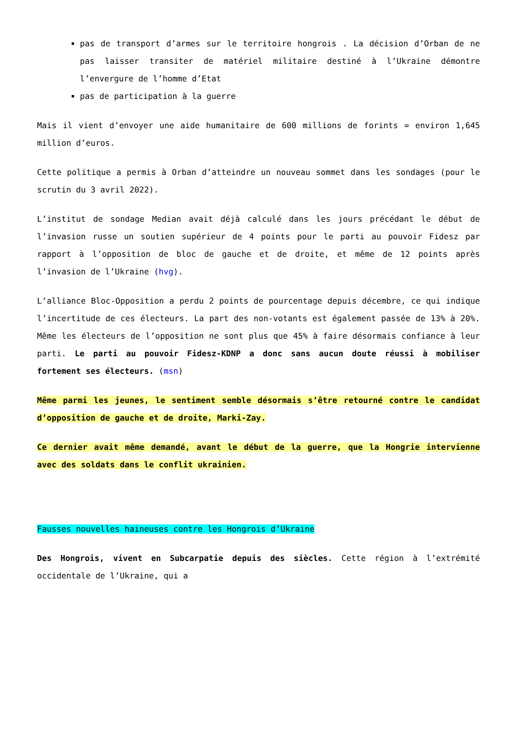pas de transport d’armes sur le territoire hongrois . La décision d’Orban de ne pas laisser transiter de matériel militaire destiné à l’Ukraine démontre l’envergure de l’homme d’Etat
pas de participation à la guerre
Mais il vient d’envoyer une aide humanitaire de 600 millions de forints = environ 1,645 million d’euros.
Cette politique a permis à Orban d’atteindre un nouveau sommet dans les sondages (pour le scrutin du 3 avril 2022).
L’institut de sondage Median avait déjà calculé dans les jours précédant le début de l’invasion russe un soutien supérieur de 4 points pour le parti au pouvoir Fidesz par rapport à l’opposition de bloc de gauche et de droite, et même de 12 points après l’invasion de l’Ukraine (hvg).
L’alliance Bloc-Opposition a perdu 2 points de pourcentage depuis décembre, ce qui indique l’incertitude de ces électeurs. La part des non-votants est également passée de 13% à 20%. Même les électeurs de l’opposition ne sont plus que 45% à faire désormais confiance à leur parti. Le parti au pouvoir Fidesz-KDNP a donc sans aucun doute réussi à mobiliser fortement ses électeurs. (msn)
Même parmi les jeunes, le sentiment semble désormais s’être retourné contre le candidat d’opposition de gauche et de droite, Marki-Zay.
Ce dernier avait même demandé, avant le début de la guerre, que la Hongrie intervienne avec des soldats dans le conflit ukrainien.
Fausses nouvelles haineuses contre les Hongrois d’Ukraine
Des Hongrois, vivent en Subcarpatie depuis des siècles. Cette région à l’extrémité occidentale de l’Ukraine, qui a